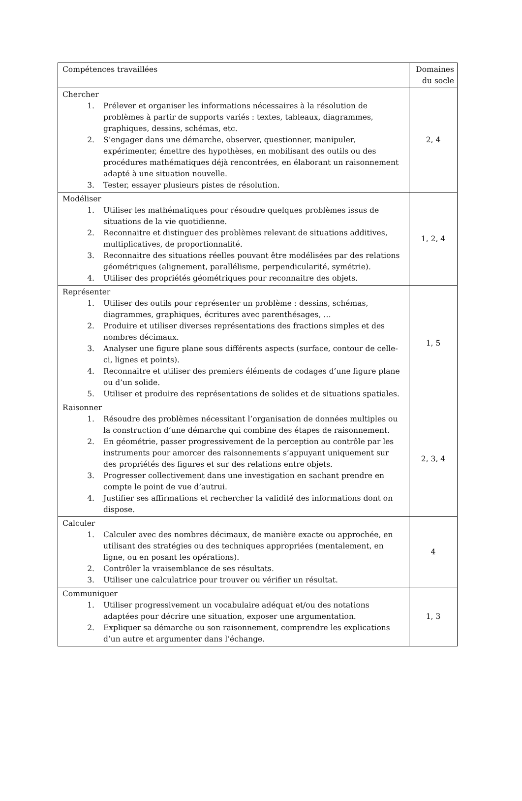| Compétences travaillées | Domaines du socle |
| Chercher 1. Prélever et organiser les informations nécessaires à la résolution de problèmes à partir de supports variés : textes, tableaux, diagrammes, graphiques, dessins, schémas, etc. 2. S’engager dans une démarche, observer, questionner, manipuler, expérimenter, émettre des hypothèses, en mobilisant des outils ou des procédures mathématiques déjà rencontrées, en élaborant un raisonnement adapté à une situation nouvelle. 3. Tester, essayer plusieurs pistes de résolution. | 2, 4 |
| Modéliser 1. Utiliser les mathématiques pour résoudre quelques problèmes issus de situations de la vie quotidienne. 2. Reconnaitre et distinguer des problèmes relevant de situations additives, multiplicatives, de proportionnalité. 3. Reconnaitre des situations réelles pouvant être modélisées par des relations géométriques (alignement, parallélisme, perpendicularité, symétrie). 4. Utiliser des propriétés géométriques pour reconnaitre des objets. | 1, 2, 4 |
| Représenter 1. Utiliser des outils pour représenter un problème : dessins, schémas, diagrammes, graphiques, écritures avec parenthésages, … 2. Produire et utiliser diverses représentations des fractions simples et des nombres décimaux. 3. Analyser une figure plane sous différents aspects (surface, contour de celle-ci, lignes et points). 4. Reconnaitre et utiliser des premiers éléments de codages d’une figure plane ou d’un solide. 5. Utiliser et produire des représentations de solides et de situations spatiales. | 1, 5 |
| Raisonner 1. Résoudre des problèmes nécessitant l’organisation de données multiples ou la construction d’une démarche qui combine des étapes de raisonnement. 2. En géométrie, passer progressivement de la perception au contrôle par les instruments pour amorcer des raisonnements s’appuyant uniquement sur des propriétés des figures et sur des relations entre objets. 3. Progresser collectivement dans une investigation en sachant prendre en compte le point de vue d’autrui. 4. Justifier ses affirmations et rechercher la validité des informations dont on dispose. | 2, 3, 4 |
| Calculer 1. Calculer avec des nombres décimaux, de manière exacte ou approchée, en utilisant des stratégies ou des techniques appropriées (mentalement, en ligne, ou en posant les opérations). 2. Contrôler la vraisemblance de ses résultats. 3. Utiliser une calculatrice pour trouver ou vérifier un résultat. | 4 |
| Communiquer 1. Utiliser progressivement un vocabulaire adéquat et/ou des notations adaptées pour décrire une situation, exposer une argumentation. 2. Expliquer sa démarche ou son raisonnement, comprendre les explications d’un autre et argumenter dans l’échange. | 1, 3 |